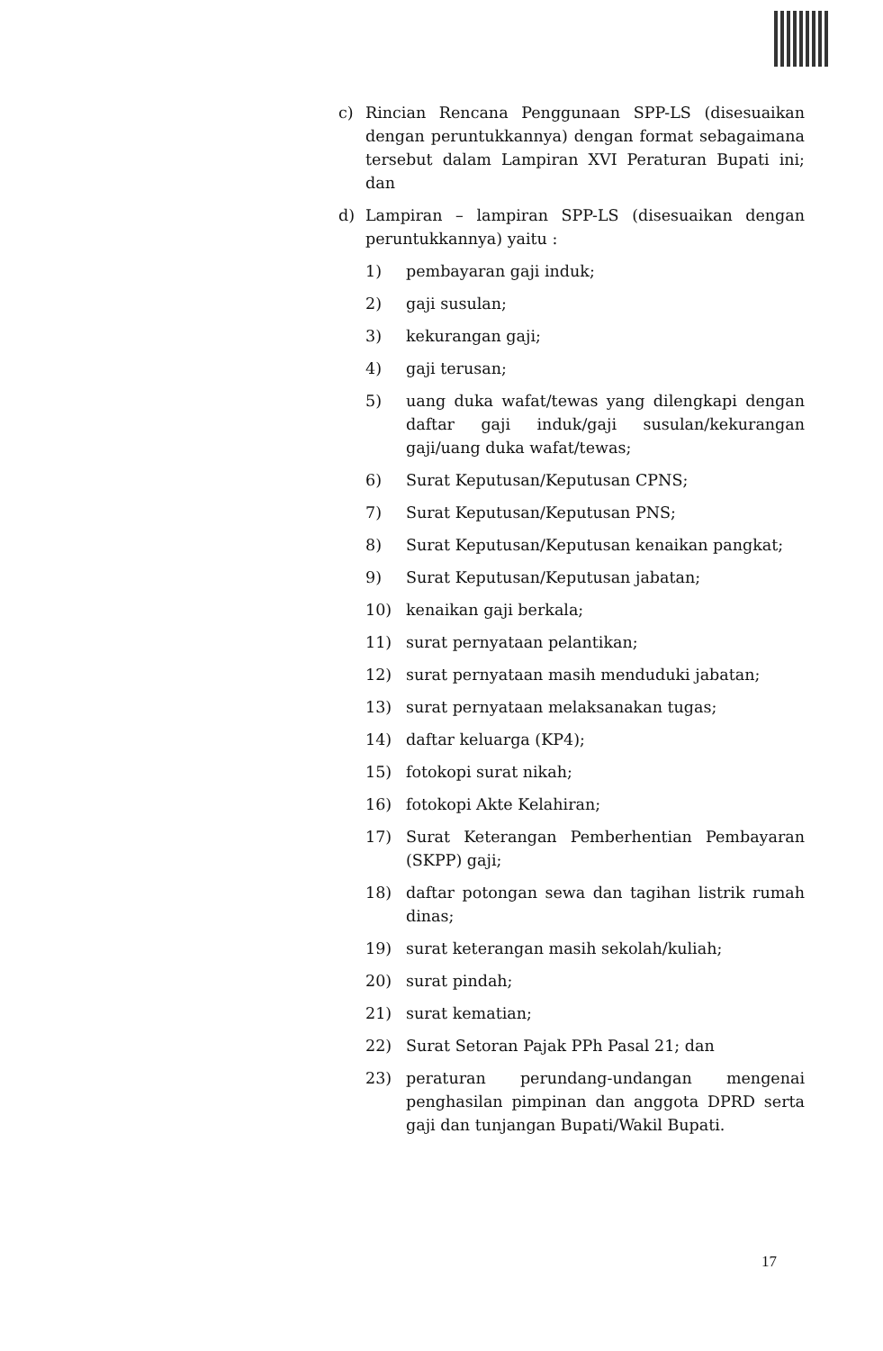c) Rincian Rencana Penggunaan SPP-LS (disesuaikan dengan peruntukkannya) dengan format sebagaimana tersebut dalam Lampiran XVI Peraturan Bupati ini; dan
d) Lampiran – lampiran SPP-LS (disesuaikan dengan peruntukkannya) yaitu :
1) pembayaran gaji induk;
2) gaji susulan;
3) kekurangan gaji;
4) gaji terusan;
5) uang duka wafat/tewas yang dilengkapi dengan daftar gaji induk/gaji susulan/kekurangan gaji/uang duka wafat/tewas;
6) Surat Keputusan/Keputusan CPNS;
7) Surat Keputusan/Keputusan PNS;
8) Surat Keputusan/Keputusan kenaikan pangkat;
9) Surat Keputusan/Keputusan jabatan;
10) kenaikan gaji berkala;
11) surat pernyataan pelantikan;
12) surat pernyataan masih menduduki jabatan;
13) surat pernyataan melaksanakan tugas;
14) daftar keluarga (KP4);
15) fotokopi surat nikah;
16) fotokopi Akte Kelahiran;
17) Surat Keterangan Pemberhentian Pembayaran (SKPP) gaji;
18) daftar potongan sewa dan tagihan listrik rumah dinas;
19) surat keterangan masih sekolah/kuliah;
20) surat pindah;
21) surat kematian;
22) Surat Setoran Pajak PPh Pasal 21; dan
23) peraturan perundang-undangan mengenai penghasilan pimpinan dan anggota DPRD serta gaji dan tunjangan Bupati/Wakil Bupati.
17